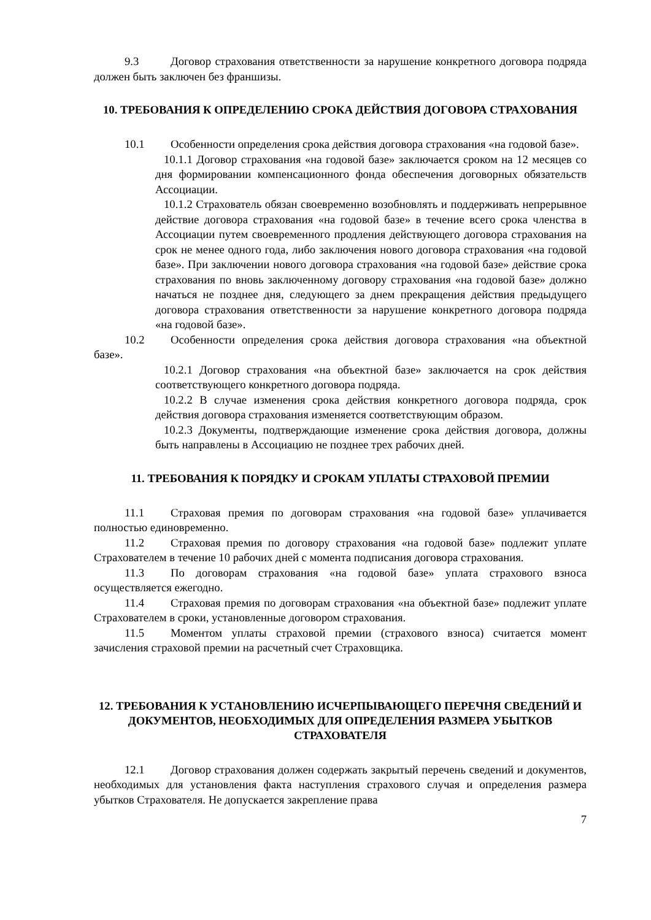9.3 Договор страхования ответственности за нарушение конкретного договора подряда должен быть заключен без франшизы.
10. ТРЕБОВАНИЯ К ОПРЕДЕЛЕНИЮ СРОКА ДЕЙСТВИЯ ДОГОВОРА СТРАХОВАНИЯ
10.1 Особенности определения срока действия договора страхования «на годовой базе».
10.1.1 Договор страхования «на годовой базе» заключается сроком на 12 месяцев со дня формировании компенсационного фонда обеспечения договорных обязательств Ассоциации.
10.1.2 Страхователь обязан своевременно возобновлять и поддерживать непрерывное действие договора страхования «на годовой базе» в течение всего срока членства в Ассоциации путем своевременного продления действующего договора страхования на срок не менее одного года, либо заключения нового договора страхования «на годовой базе». При заключении нового договора страхования «на годовой базе» действие срока страхования по вновь заключенному договору страхования «на годовой базе» должно начаться не позднее дня, следующего за днем прекращения действия предыдущего договора страхования ответственности за нарушение конкретного договора подряда «на годовой базе».
10.2 Особенности определения срока действия договора страхования «на объектной базе».
10.2.1 Договор страхования «на объектной базе» заключается на срок действия соответствующего конкретного договора подряда.
10.2.2 В случае изменения срока действия конкретного договора подряда, срок действия договора страхования изменяется соответствующим образом.
10.2.3 Документы, подтверждающие изменение срока действия договора, должны быть направлены в Ассоциацию не позднее трех рабочих дней.
11. ТРЕБОВАНИЯ К ПОРЯДКУ И СРОКАМ УПЛАТЫ СТРАХОВОЙ ПРЕМИИ
11.1 Страховая премия по договорам страхования «на годовой базе» уплачивается полностью единовременно.
11.2 Страховая премия по договору страхования «на годовой базе» подлежит уплате Страхователем в течение 10 рабочих дней с момента подписания договора страхования.
11.3 По договорам страхования «на годовой базе» уплата страхового взноса осуществляется ежегодно.
11.4 Страховая премия по договорам страхования «на объектной базе» подлежит уплате Страхователем в сроки, установленные договором страхования.
11.5 Моментом уплаты страховой премии (страхового взноса) считается момент зачисления страховой премии на расчетный счет Страховщика.
12. ТРЕБОВАНИЯ К УСТАНОВЛЕНИЮ ИСЧЕРПЫВАЮЩЕГО ПЕРЕЧНЯ СВЕДЕНИЙ И ДОКУМЕНТОВ, НЕОБХОДИМЫХ ДЛЯ ОПРЕДЕЛЕНИЯ РАЗМЕРА УБЫТКОВ СТРАХОВАТЕЛЯ
12.1 Договор страхования должен содержать закрытый перечень сведений и документов, необходимых для установления факта наступления страхового случая и определения размера убытков Страхователя. Не допускается закрепление права
7